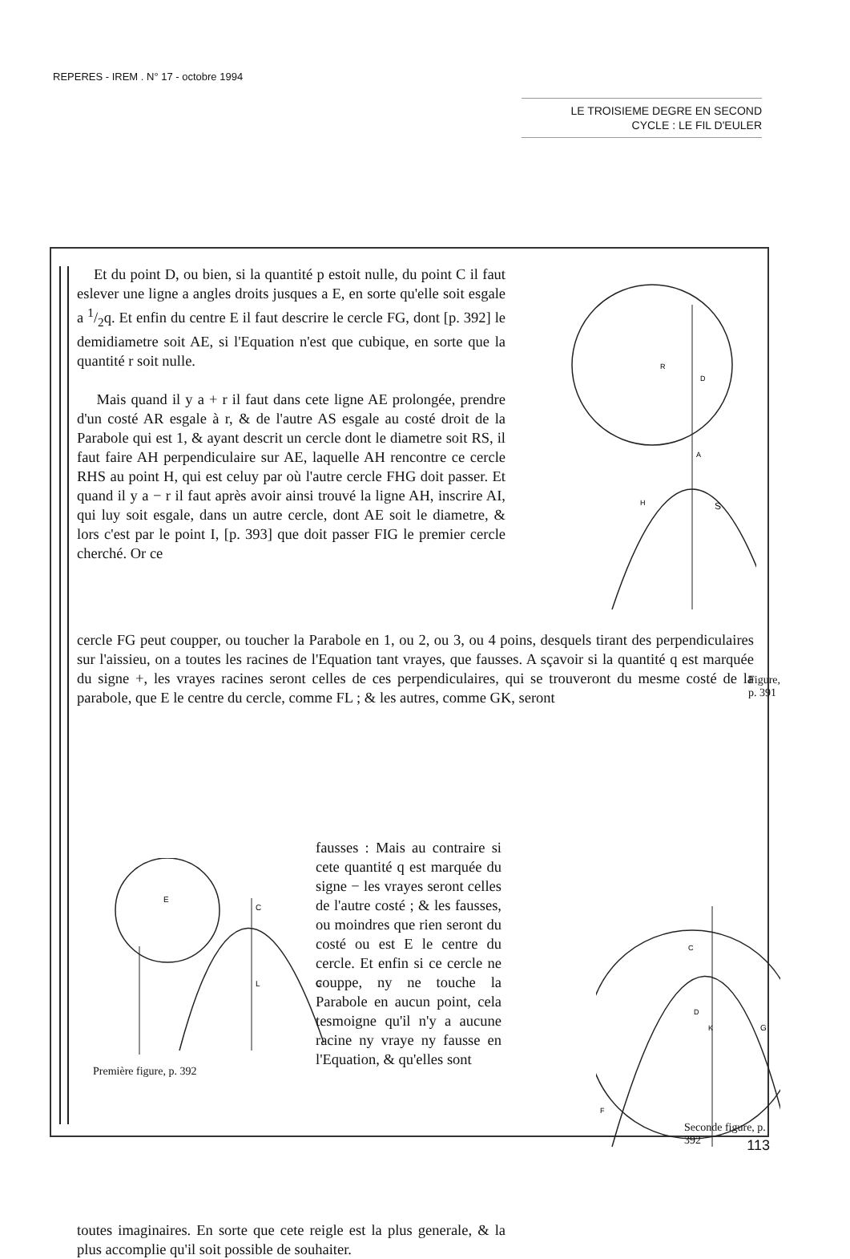REPERES - IREM . N° 17 - octobre 1994
LE TROISIEME DEGRE EN SECOND
CYCLE : LE FIL D'EULER
Et du point D, ou bien, si la quantité p estoit nulle, du point C il faut eslever une ligne a angles droits jusques a E, en sorte qu'elle soit esgale a 1/2q. Et enfin du centre E il faut descrire le cercle FG, dont [p. 392] le demidiametre soit AE, si l'Equation n'est que cubique, en sorte que la quantité r soit nulle.
Mais quand il y a + r il faut dans cete ligne AE prolongée, prendre d'un costé AR esgale à r, & de l'autre AS esgale au costé droit de la Parabole qui est 1, & ayant descrit un cercle dont le diametre soit RS, il faut faire AH perpendiculaire sur AE, laquelle AH rencontre ce cercle RHS au point H, qui est celuy par où l'autre cercle FHG doit passer. Et quand il y a − r il faut après avoir ainsi trouvé la ligne AH, inscrire AI, qui luy soit esgale, dans un autre cercle, dont AE soit le diametre, & lors c'est par le point I, [p. 393] que doit passer FIG le premier cercle cherché. Or ce
R
D
A
H
S
Figure, p. 391
cercle FG peut coupper, ou toucher la Parabole en 1, ou 2, ou 3, ou 4 poins, desquels tirant des perpendiculaires sur l'aissieu, on a toutes les racines de l'Equation tant vrayes, que fausses. A sçavoir si la quantité q est marquée du signe +, les vrayes racines seront celles de ces perpendiculaires, qui se trouveront du mesme costé de la parabole, que E le centre du cercle, comme FL ; & les autres, comme GK, seront
E
C
L
G
Première figure, p. 392
fausses : Mais au contraire si cete quantité q est marquée du signe − les vrayes seront celles de l'autre costé ; & les fausses, ou moindres que rien seront du costé ou est E le centre du cercle. Et enfin si ce cercle ne couppe, ny ne touche la Parabole en aucun point, cela tesmoigne qu'il n'y a aucune racine ny vraye ny fausse en l'Equation, & qu'elles sont
toutes imaginaires. En sorte que cete reigle est la plus generale, & la plus accomplie qu'il soit possible de souhaiter.
D
K
G
F
C
Seconde figure, p. 392
113